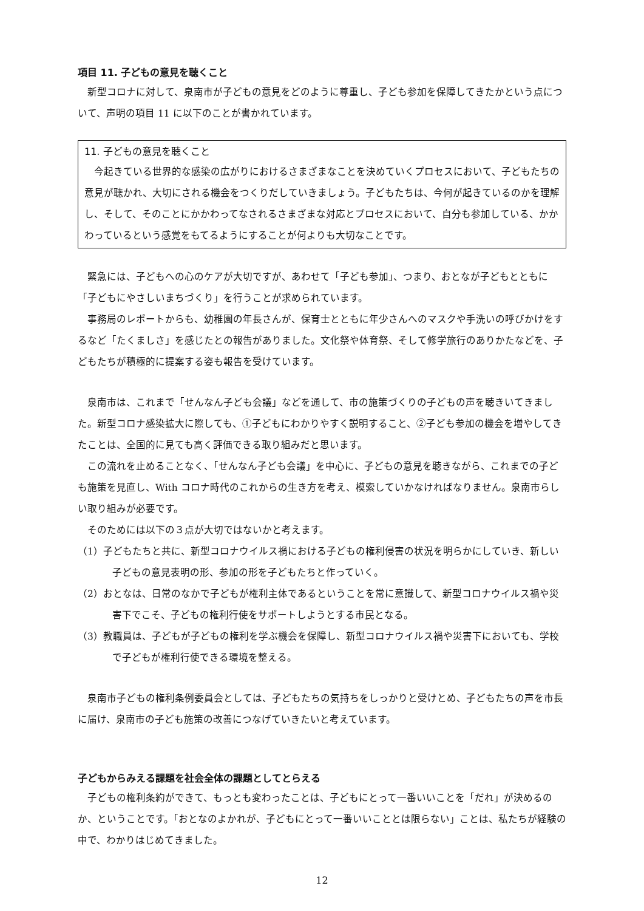項目 11. 子どもの意見を聴くこと
新型コロナに対して、泉南市が子どもの意見をどのように尊重し、子ども参加を保障してきたかという点について、声明の項目 11 に以下のことが書かれています。
11. 子どもの意見を聴くこと
今起きている世界的な感染の広がりにおけるさまざまなことを決めていくプロセスにおいて、子どもたちの意見が聴かれ、大切にされる機会をつくりだしていきましょう。子どもたちは、今何が起きているのかを理解し、そして、そのことにかかわってなされるさまざまな対応とプロセスにおいて、自分も参加している、かかわっているという感覚をもてるようにすることが何よりも大切なことです。
緊急には、子どもへの心のケアが大切ですが、あわせて「子ども参加」、つまり、おとなが子どもとともに「子どもにやさしいまちづくり」を行うことが求められています。
事務局のレポートからも、幼稚園の年長さんが、保育士とともに年少さんへのマスクや手洗いの呼びかけをするなど「たくましさ」を感じたとの報告がありました。文化祭や体育祭、そして修学旅行のありかたなどを、子どもたちが積極的に提案する姿も報告を受けています。
泉南市は、これまで「せんなん子ども会議」などを通して、市の施策づくりの子どもの声を聴きいてきました。新型コロナ感染拡大に際しても、①子どもにわかりやすく説明すること、②子ども参加の機会を増やしてきたことは、全国的に見ても高く評価できる取り組みだと思います。
この流れを止めることなく、「せんなん子ども会議」を中心に、子どもの意見を聴きながら、これまでの子ども施策を見直し、With コロナ時代のこれからの生き方を考え、模索していかなければなりません。泉南市らしい取り組みが必要です。
そのためには以下の３点が大切ではないかと考えます。
（1）子どもたちと共に、新型コロナウイルス禍における子どもの権利侵害の状況を明らかにしていき、新しい子どもの意見表明の形、参加の形を子どもたちと作っていく。
（2）おとなは、日常のなかで子どもが権利主体であるということを常に意識して、新型コロナウイルス禍や災害下でこそ、子どもの権利行使をサポートしようとする市民となる。
（3）教職員は、子どもが子どもの権利を学ぶ機会を保障し、新型コロナウイルス禍や災害下においても、学校で子どもが権利行使できる環境を整える。
泉南市子どもの権利条例委員会としては、子どもたちの気持ちをしっかりと受けとめ、子どもたちの声を市長に届け、泉南市の子ども施策の改善につなげていきたいと考えています。
子どもからみえる課題を社会全体の課題としてとらえる
子どもの権利条約ができて、もっとも変わったことは、子どもにとって一番いいことを「だれ」が決めるのか、ということです。「おとなのよかれが、子どもにとって一番いいこととは限らない」ことは、私たちが経験の中で、わかりはじめてきました。
12